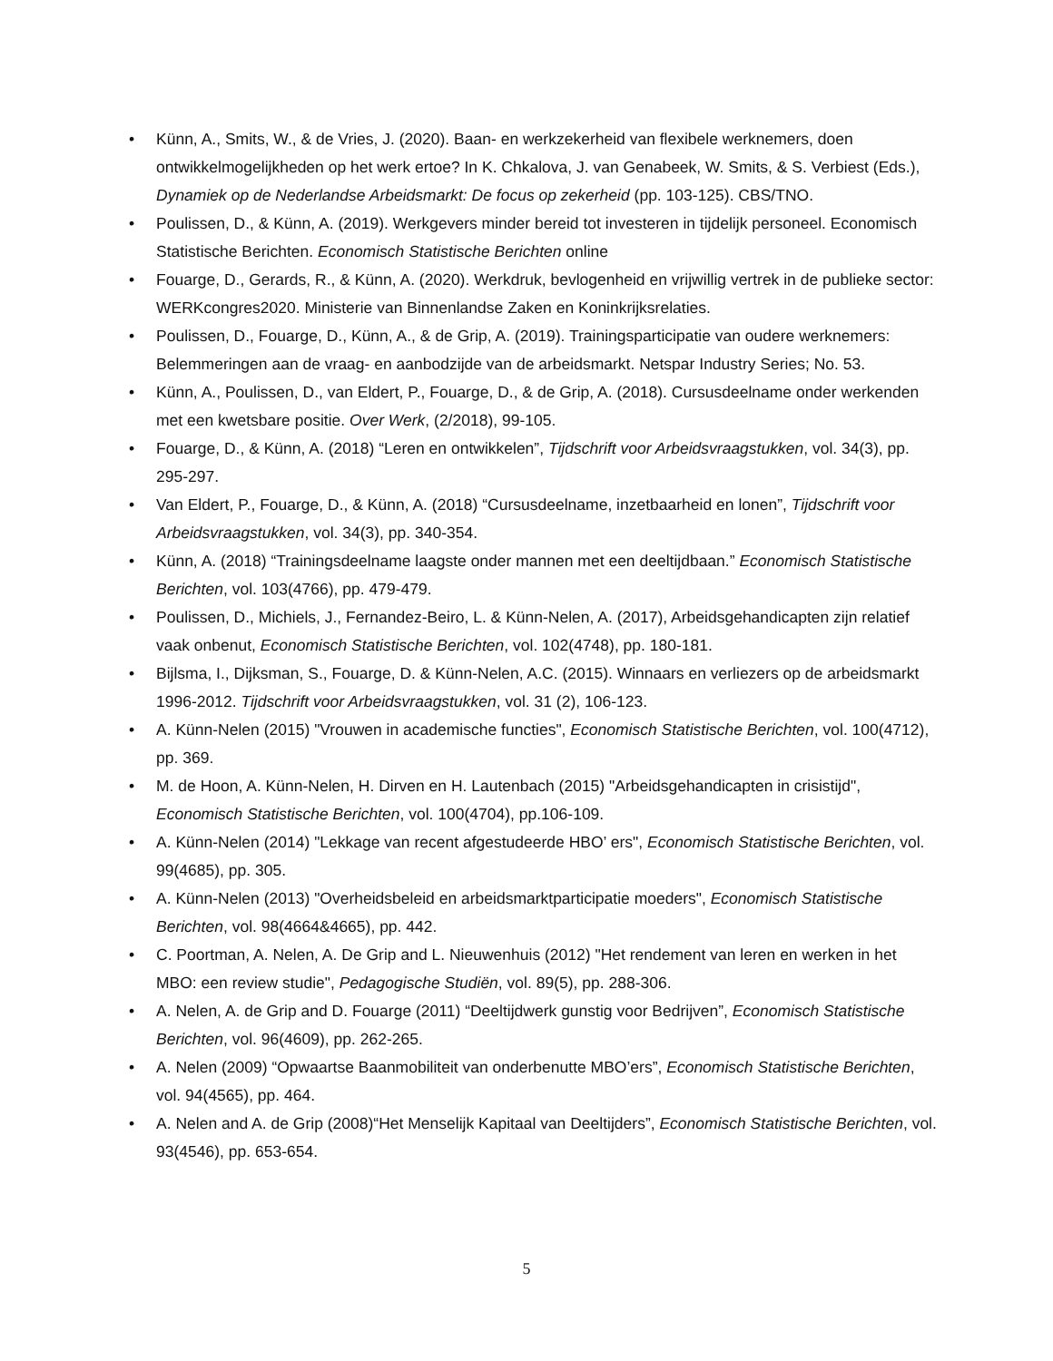• Künn, A., Smits, W., & de Vries, J. (2020). Baan- en werkzekerheid van flexibele werknemers, doen ontwikkelmogelijkheden op het werk ertoe? In K. Chkalova, J. van Genabeek, W. Smits, & S. Verbiest (Eds.), Dynamiek op de Nederlandse Arbeidsmarkt: De focus op zekerheid (pp. 103-125). CBS/TNO.
• Poulissen, D., & Künn, A. (2019). Werkgevers minder bereid tot investeren in tijdelijk personeel. Economisch Statistische Berichten. Economisch Statistische Berichten online
• Fouarge, D., Gerards, R., & Künn, A. (2020). Werkdruk, bevlogenheid en vrijwillig vertrek in de publieke sector: WERKcongres2020. Ministerie van Binnenlandse Zaken en Koninkrijksrelaties.
• Poulissen, D., Fouarge, D., Künn, A., & de Grip, A. (2019). Trainingsparticipatie van oudere werknemers: Belemmeringen aan de vraag- en aanbodzijde van de arbeidsmarkt. Netspar Industry Series; No. 53.
• Künn, A., Poulissen, D., van Eldert, P., Fouarge, D., & de Grip, A. (2018). Cursusdeelname onder werkenden met een kwetsbare positie. Over Werk, (2/2018), 99-105.
• Fouarge, D., & Künn, A. (2018) “Leren en ontwikkelen”, Tijdschrift voor Arbeidsvraagstukken, vol. 34(3), pp. 295-297.
• Van Eldert, P., Fouarge, D., & Künn, A. (2018) “Cursusdeelname, inzetbaarheid en lonen”, Tijdschrift voor Arbeidsvraagstukken, vol. 34(3), pp. 340-354.
• Künn, A. (2018) “Trainingsdeelname laagste onder mannen met een deeltijdbaan.” Economisch Statistische Berichten, vol. 103(4766), pp. 479-479.
• Poulissen, D., Michiels, J., Fernandez-Beiro, L. & Künn-Nelen, A. (2017), Arbeidsgehandicapten zijn relatief vaak onbenut, Economisch Statistische Berichten, vol. 102(4748), pp. 180-181.
• Bijlsma, I., Dijksman, S., Fouarge, D. & Künn-Nelen, A.C. (2015). Winnaars en verliezers op de arbeidsmarkt 1996-2012. Tijdschrift voor Arbeidsvraagstukken, vol. 31 (2), 106-123.
• A. Künn-Nelen (2015) "Vrouwen in academische functies", Economisch Statistische Berichten, vol. 100(4712), pp. 369.
• M. de Hoon, A. Künn-Nelen, H. Dirven en H. Lautenbach (2015) "Arbeidsgehandicapten in crisistijd", Economisch Statistische Berichten, vol. 100(4704), pp.106-109.
• A. Künn-Nelen (2014) "Lekkage van recent afgestudeerde HBO’ ers", Economisch Statistische Berichten, vol. 99(4685), pp. 305.
• A. Künn-Nelen (2013) "Overheidsbeleid en arbeidsmarktparticipatie moeders", Economisch Statistische Berichten, vol. 98(4664&4665), pp. 442.
• C. Poortman, A. Nelen, A. De Grip and L. Nieuwenhuis (2012) "Het rendement van leren en werken in het MBO: een review studie", Pedagogische Studiën, vol. 89(5), pp. 288-306.
• A. Nelen, A. de Grip and D. Fouarge (2011) “Deeltijdwerk gunstig voor Bedrijven”, Economisch Statistische Berichten, vol. 96(4609), pp. 262-265.
• A. Nelen (2009) “Opwaartse Baanmobiliteit van onderbenutte MBO’ers”, Economisch Statistische Berichten, vol. 94(4565), pp. 464.
• A. Nelen and A. de Grip (2008)“Het Menselijk Kapitaal van Deeltijders”, Economisch Statistische Berichten, vol. 93(4546), pp. 653-654.
5